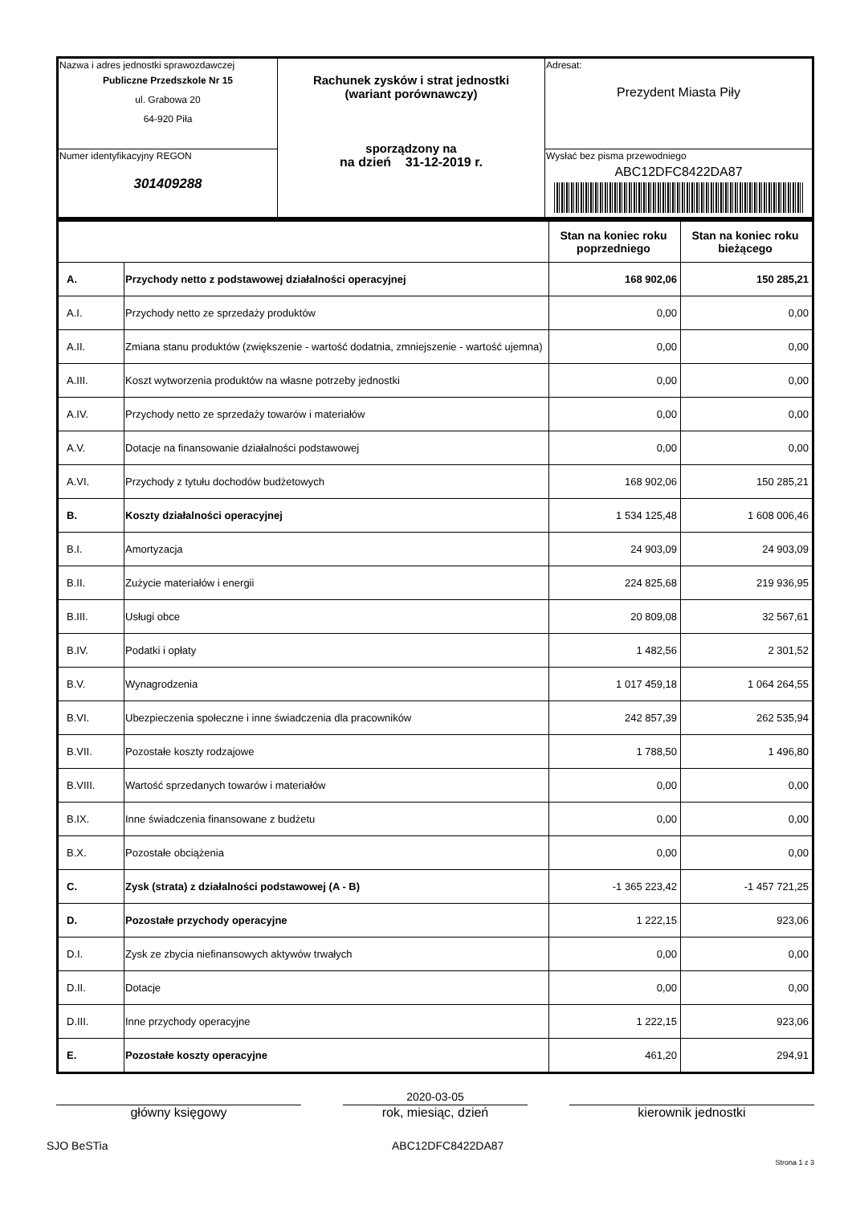| Nazwa i adres jednostki sprawozdawczej Publiczne Przedszkole Nr 15 ul. Grabowa 20 64-920 Piła | Rachunek zysków i strat jednostki (wariant porównawczy) sporządzony na na dzień 31-12-2019 r. | Adresat: Prezydent Miasta Piły |
| Numer identyfikacyjny REGON 301409288 | | Wysłać bez pisma przewodniego ABC12DFC8422DA87 |
| | | Stan na koniec roku poprzedniego | Stan na koniec roku bieżącego |
| --- | --- | --- | --- |
| A. | Przychody netto z podstawowej działalności operacyjnej | 168 902,06 | 150 285,21 |
| A.I. | Przychody netto ze sprzedaży produktów | 0,00 | 0,00 |
| A.II. | Zmiana stanu produktów (zwiększenie - wartość dodatnia, zmniejszenie - wartość ujemna) | 0,00 | 0,00 |
| A.III. | Koszt wytworzenia produktów na własne potrzeby jednostki | 0,00 | 0,00 |
| A.IV. | Przychody netto ze sprzedaży towarów i materiałów | 0,00 | 0,00 |
| A.V. | Dotacje na finansowanie działalności podstawowej | 0,00 | 0,00 |
| A.VI. | Przychody z tytułu dochodów budżetowych | 168 902,06 | 150 285,21 |
| B. | Koszty działalności operacyjnej | 1 534 125,48 | 1 608 006,46 |
| B.I. | Amortyzacja | 24 903,09 | 24 903,09 |
| B.II. | Zużycie materiałów i energii | 224 825,68 | 219 936,95 |
| B.III. | Usługi obce | 20 809,08 | 32 567,61 |
| B.IV. | Podatki i opłaty | 1 482,56 | 2 301,52 |
| B.V. | Wynagrodzenia | 1 017 459,18 | 1 064 264,55 |
| B.VI. | Ubezpieczenia społeczne i inne świadczenia dla pracowników | 242 857,39 | 262 535,94 |
| B.VII. | Pozostałe koszty rodzajowe | 1 788,50 | 1 496,80 |
| B.VIII. | Wartość sprzedanych towarów i materiałów | 0,00 | 0,00 |
| B.IX. | Inne świadczenia finansowane z budżetu | 0,00 | 0,00 |
| B.X. | Pozostałe obciążenia | 0,00 | 0,00 |
| C. | Zysk (strata) z działalności podstawowej (A - B) | -1 365 223,42 | -1 457 721,25 |
| D. | Pozostałe przychody operacyjne | 1 222,15 | 923,06 |
| D.I. | Zysk ze zbycia niefinansowych aktywów trwałych | 0,00 | 0,00 |
| D.II. | Dotacje | 0,00 | 0,00 |
| D.III. | Inne przychody operacyjne | 1 222,15 | 923,06 |
| E. | Pozostałe koszty operacyjne | 461,20 | 294,91 |
2020-03-05
główny księgowy rok, miesiąc, dzień kierownik jednostki
SJO BeSTia ABC12DFC8422DA87
Strona 1 z 3